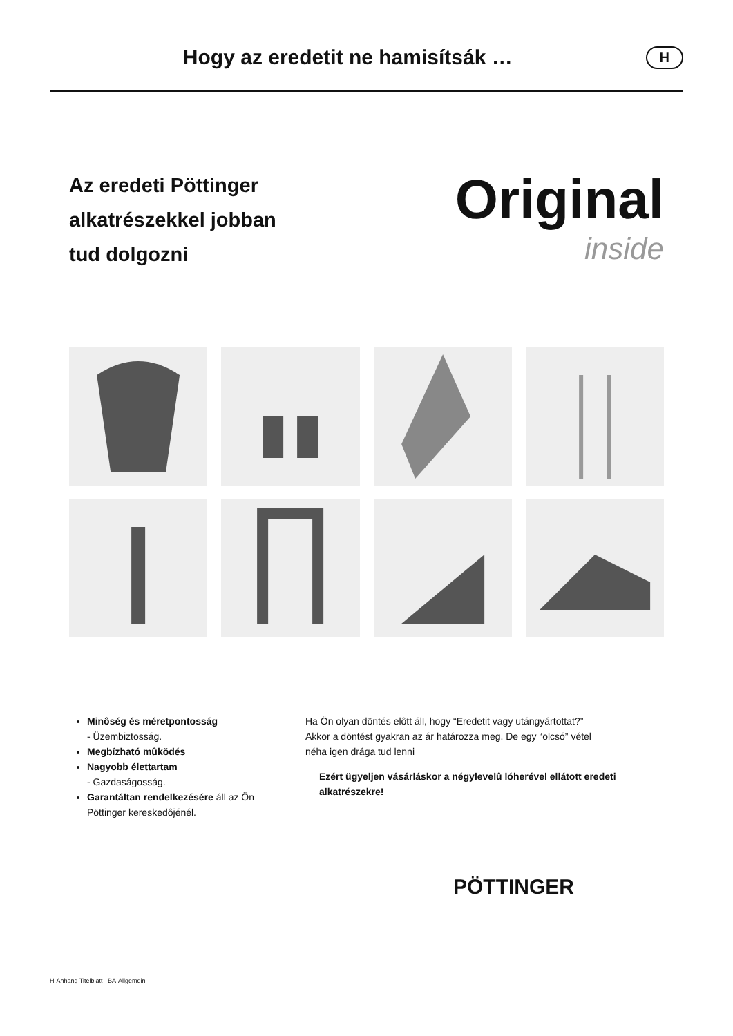Hogy az eredetit ne hamisítsák …
H
Az eredeti Pöttinger
alkatrészekkel jobban
tud dolgozni
Original
inside
Minôség és méretpontosság
- Üzembiztosság.
Megbízható mûködés
Nagyobb élettartam
- Gazdaságosság.
Garantáltan rendelkezésére áll az Ön Pöttinger kereskedôjénél.
Ha Ön olyan döntés elôtt áll, hogy “Eredetit vagy utángyártottat?”
Akkor a döntést gyakran az ár határozza meg. De egy “olcsó” vétel
néha igen drága tud lenni
Ezért ügyeljen vásárláskor a négylevelû lóherével ellátott eredeti alkatrészekre!
PÖTTINGER
H-Anhang Titelblatt _BA-Allgemein